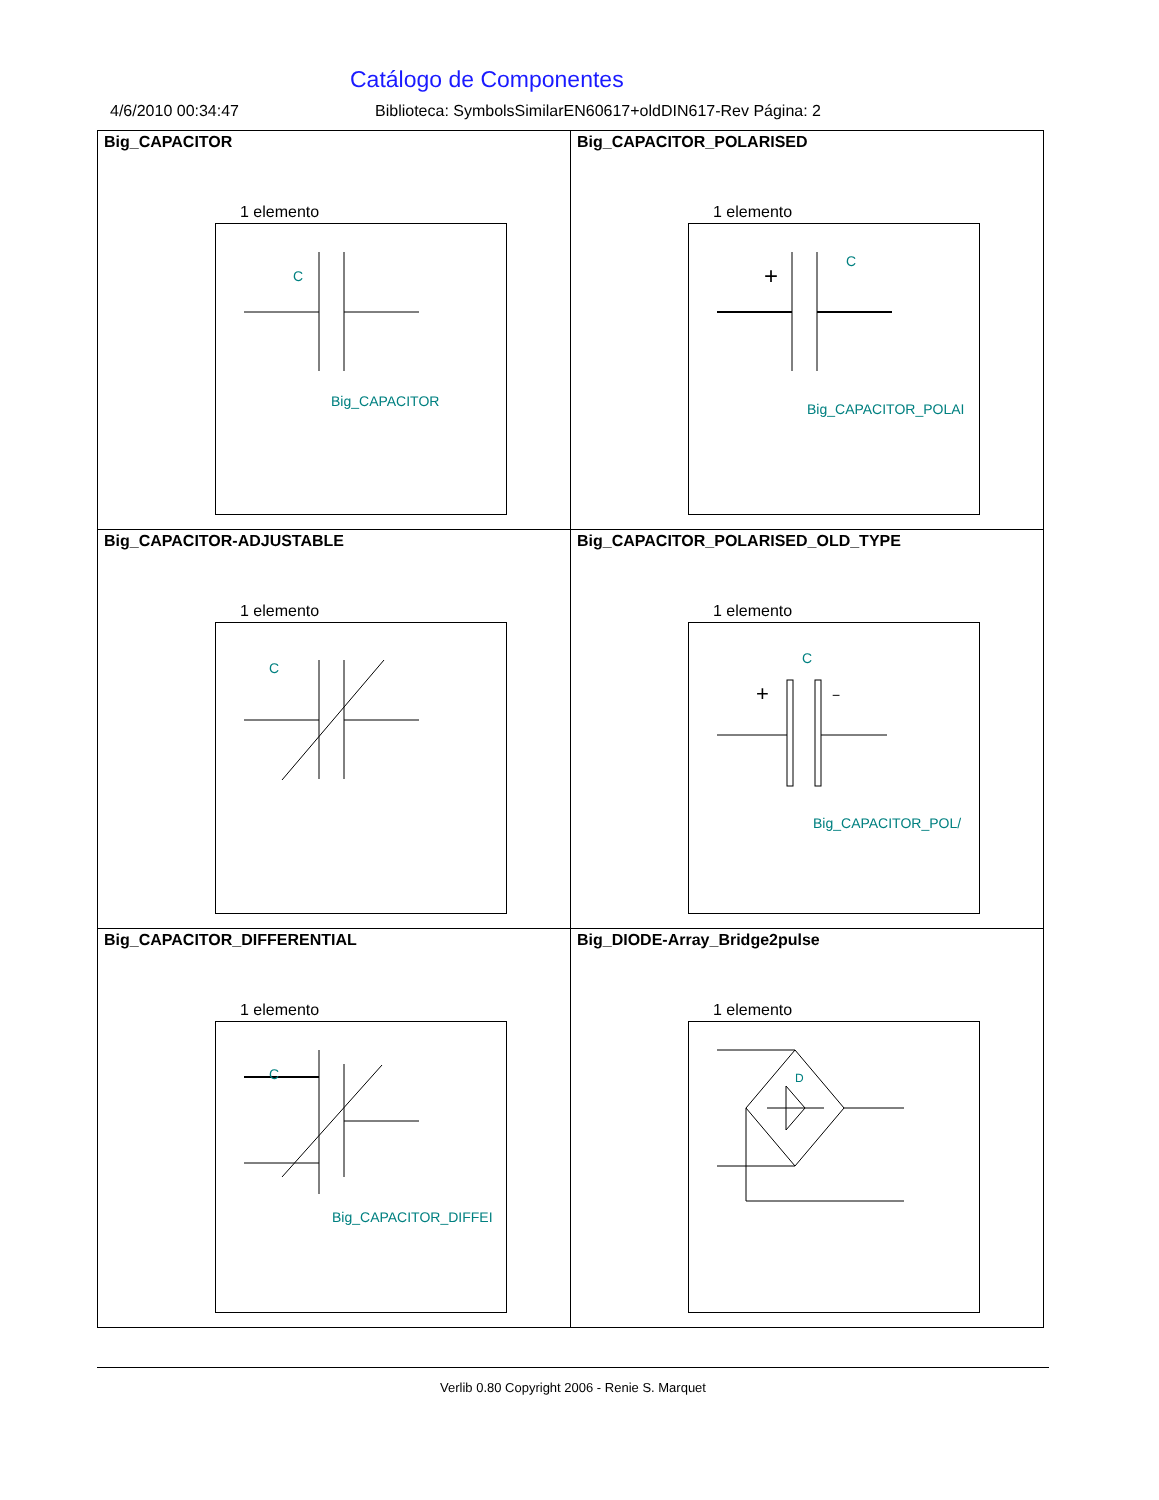Catálogo de Componentes
4/6/2010 00:34:47 Biblioteca: SymbolsSimilarEN60617+oldDIN617-Rev Página: 2
| Big_CAPACITOR 1 elemento C Big_CAPACITOR | Big_CAPACITOR_POLARISED 1 elemento + C Big_CAPACITOR_POLAI |
| Big_CAPACITOR-ADJUSTABLE 1 elemento C | Big_CAPACITOR_POLARISED_OLD_TYPE 1 elemento + − C Big_CAPACITOR_POL/ |
| Big_CAPACITOR_DIFFERENTIAL 1 elemento C Big_CAPACITOR_DIFFEI | Big_DIODE-Array_Bridge2pulse 1 elemento D |
Verlib 0.80 Copyright 2006 - Renie S. Marquet